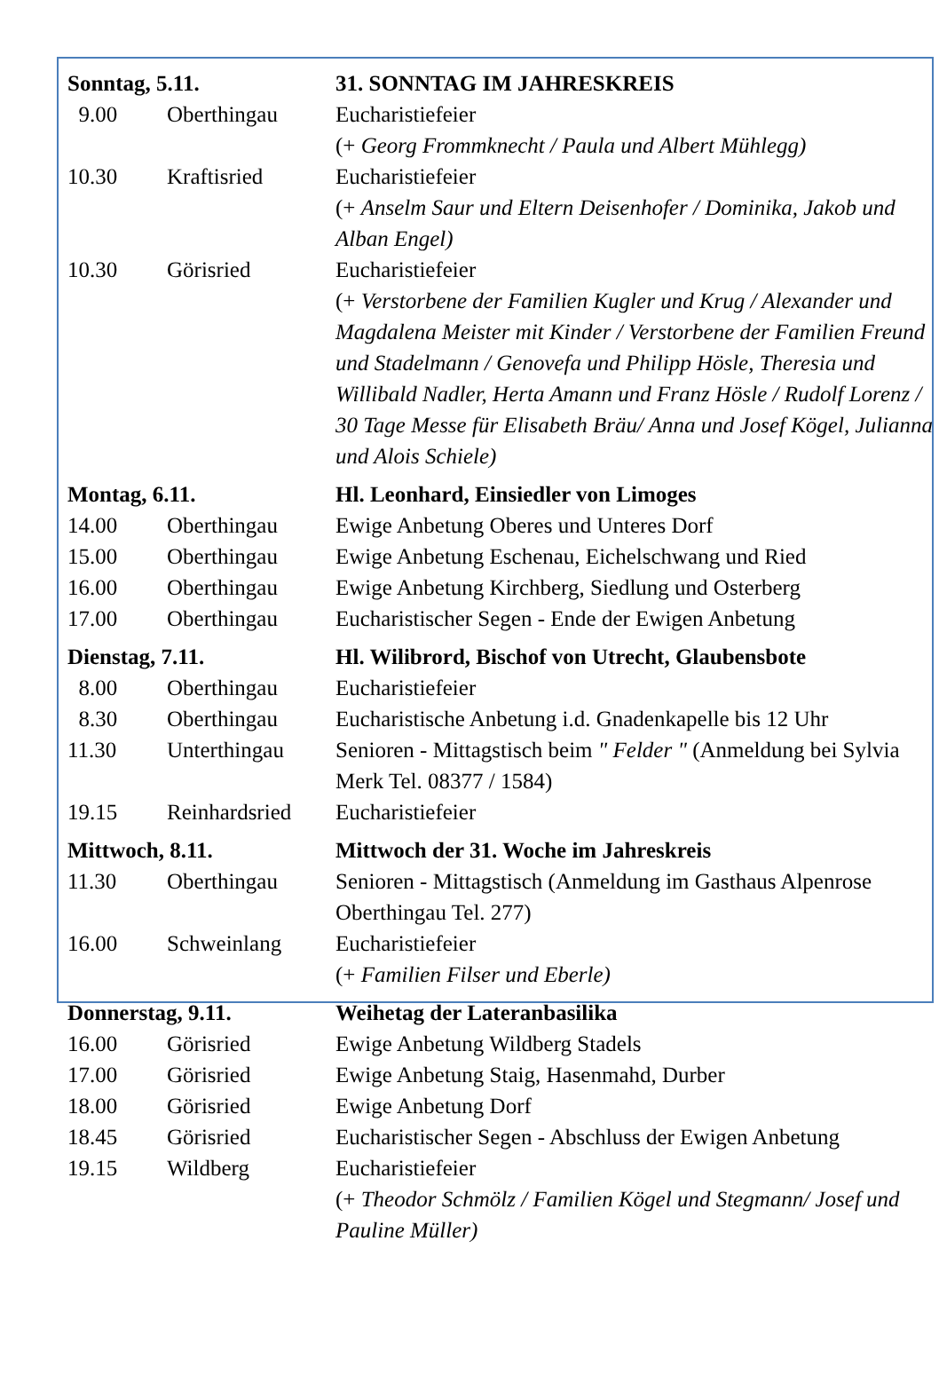| Sonntag, 5.11. | | 31. SONNTAG IM JAHRESKREIS |
| 9.00 | Oberthingau | Eucharistiefeier (+ Georg Frommknecht / Paula und Albert Mühlegg) |
| 10.30 | Kraftisried | Eucharistiefeier (+ Anselm Saur und Eltern Deisenhofer / Dominika, Jakob und Alban Engel) |
| 10.30 | Görisried | Eucharistiefeier (+ Verstorbene der Familien Kugler und Krug / Alexander und Magdalena Meister mit Kinder / Verstorbene der Familien Freund und Stadelmann / Genovefa und Philipp Hösle, Theresia und Willibald Nadler, Herta Amann und Franz Hösle / Rudolf Lorenz / 30 Tage Messe für Elisabeth Bräu/ Anna und Josef Kögel, Julianna und Alois Schiele) |
| Montag, 6.11. | | Hl. Leonhard, Einsiedler von Limoges |
| 14.00 | Oberthingau | Ewige Anbetung Oberes und Unteres Dorf |
| 15.00 | Oberthingau | Ewige Anbetung Eschenau, Eichelschwang und Ried |
| 16.00 | Oberthingau | Ewige Anbetung Kirchberg, Siedlung und Osterberg |
| 17.00 | Oberthingau | Eucharistischer Segen - Ende der Ewigen Anbetung |
| Dienstag, 7.11. | | Hl. Wilibrord, Bischof von Utrecht, Glaubensbote |
| 8.00 | Oberthingau | Eucharistiefeier |
| 8.30 | Oberthingau | Eucharistische Anbetung i.d. Gnadenkapelle bis 12 Uhr |
| 11.30 | Unterthingau | Senioren - Mittagstisch beim " Felder " (Anmeldung bei Sylvia Merk Tel. 08377 / 1584) |
| 19.15 | Reinhardsried | Eucharistiefeier |
| Mittwoch, 8.11. | | Mittwoch der 31. Woche im Jahreskreis |
| 11.30 | Oberthingau | Senioren - Mittagstisch (Anmeldung im Gasthaus Alpenrose Oberthingau Tel. 277) |
| 16.00 | Schweinlang | Eucharistiefeier (+ Familien Filser und Eberle) |
| Donnerstag, 9.11. | | Weihetag der Lateranbasilika |
| 16.00 | Görisried | Ewige Anbetung Wildberg Stadels |
| 17.00 | Görisried | Ewige Anbetung Staig, Hasenmahd, Durber |
| 18.00 | Görisried | Ewige Anbetung Dorf |
| 18.45 | Görisried | Eucharistischer Segen - Abschluss der Ewigen Anbetung |
| 19.15 | Wildberg | Eucharistiefeier (+ Theodor Schmölz / Familien Kögel und Stegmann/ Josef und Pauline Müller) |